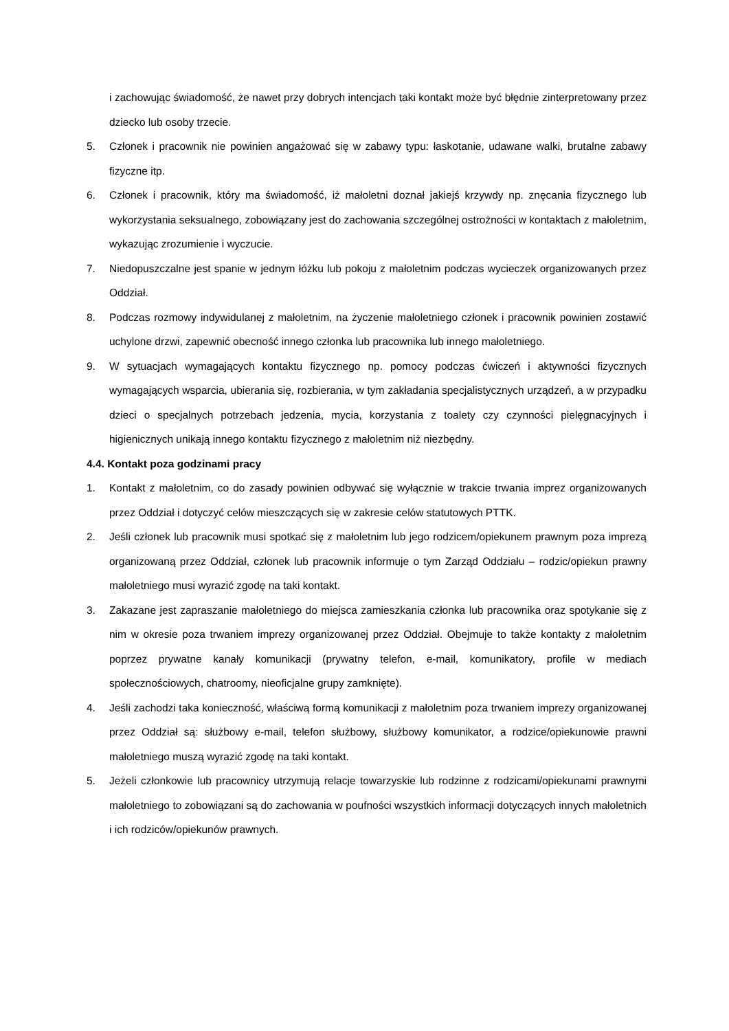i zachowując świadomość, że nawet przy dobrych intencjach taki kontakt może być błędnie zinterpretowany przez dziecko lub osoby trzecie.
5. Członek i pracownik nie powinien angażować się w zabawy typu: łaskotanie, udawane walki, brutalne zabawy fizyczne itp.
6. Członek i pracownik, który ma świadomość, iż małoletni doznał jakiejś krzywdy np. znęcania fizycznego lub wykorzystania seksualnego, zobowiązany jest do zachowania szczególnej ostrożności w kontaktach z małoletnim, wykazując zrozumienie i wyczucie.
7. Niedopuszczalne jest spanie w jednym łóżku lub pokoju z małoletnim podczas wycieczek organizowanych przez Oddział.
8. Podczas rozmowy indywidulanej z małoletnim, na życzenie małoletniego członek i pracownik powinien zostawić uchylone drzwi, zapewnić obecność innego członka lub pracownika lub innego małoletniego.
9. W sytuacjach wymagających kontaktu fizycznego np. pomocy podczas ćwiczeń i aktywności fizycznych wymagających wsparcia, ubierania się, rozbierania, w tym zakładania specjalistycznych urządzeń, a w przypadku dzieci o specjalnych potrzebach jedzenia, mycia, korzystania z toalety czy czynności pielęgnacyjnych i higienicznych unikają innego kontaktu fizycznego z małoletnim niż niezbędny.
4.4. Kontakt poza godzinami pracy
1. Kontakt z małoletnim, co do zasady powinien odbywać się wyłącznie w trakcie trwania imprez organizowanych przez Oddział i dotyczyć celów mieszczących się w zakresie celów statutowych PTTK.
2. Jeśli członek lub pracownik musi spotkać się z małoletnim lub jego rodzicem/opiekunem prawnym poza imprezą organizowaną przez Oddział, członek lub pracownik informuje o tym Zarząd Oddziału – rodzic/opiekun prawny małoletniego musi wyrazić zgodę na taki kontakt.
3. Zakazane jest zapraszanie małoletniego do miejsca zamieszkania członka lub pracownika oraz spotykanie się z nim w okresie poza trwaniem imprezy organizowanej przez Oddział. Obejmuje to także kontakty z małoletnim poprzez prywatne kanały komunikacji (prywatny telefon, e-mail, komunikatory, profile w mediach społecznościowych, chatroomy, nieoficjalne grupy zamknięte).
4. Jeśli zachodzi taka konieczność, właściwą formą komunikacji z małoletnim poza trwaniem imprezy organizowanej przez Oddział są: służbowy e-mail, telefon służbowy, służbowy komunikator, a rodzice/opiekunowie prawni małoletniego muszą wyrazić zgodę na taki kontakt.
5. Jeżeli członkowie lub pracownicy utrzymują relacje towarzyskie lub rodzinne z rodzicami/opiekunami prawnymi małoletniego to zobowiązani są do zachowania w poufności wszystkich informacji dotyczących innych małoletnich i ich rodziców/opiekunów prawnych.